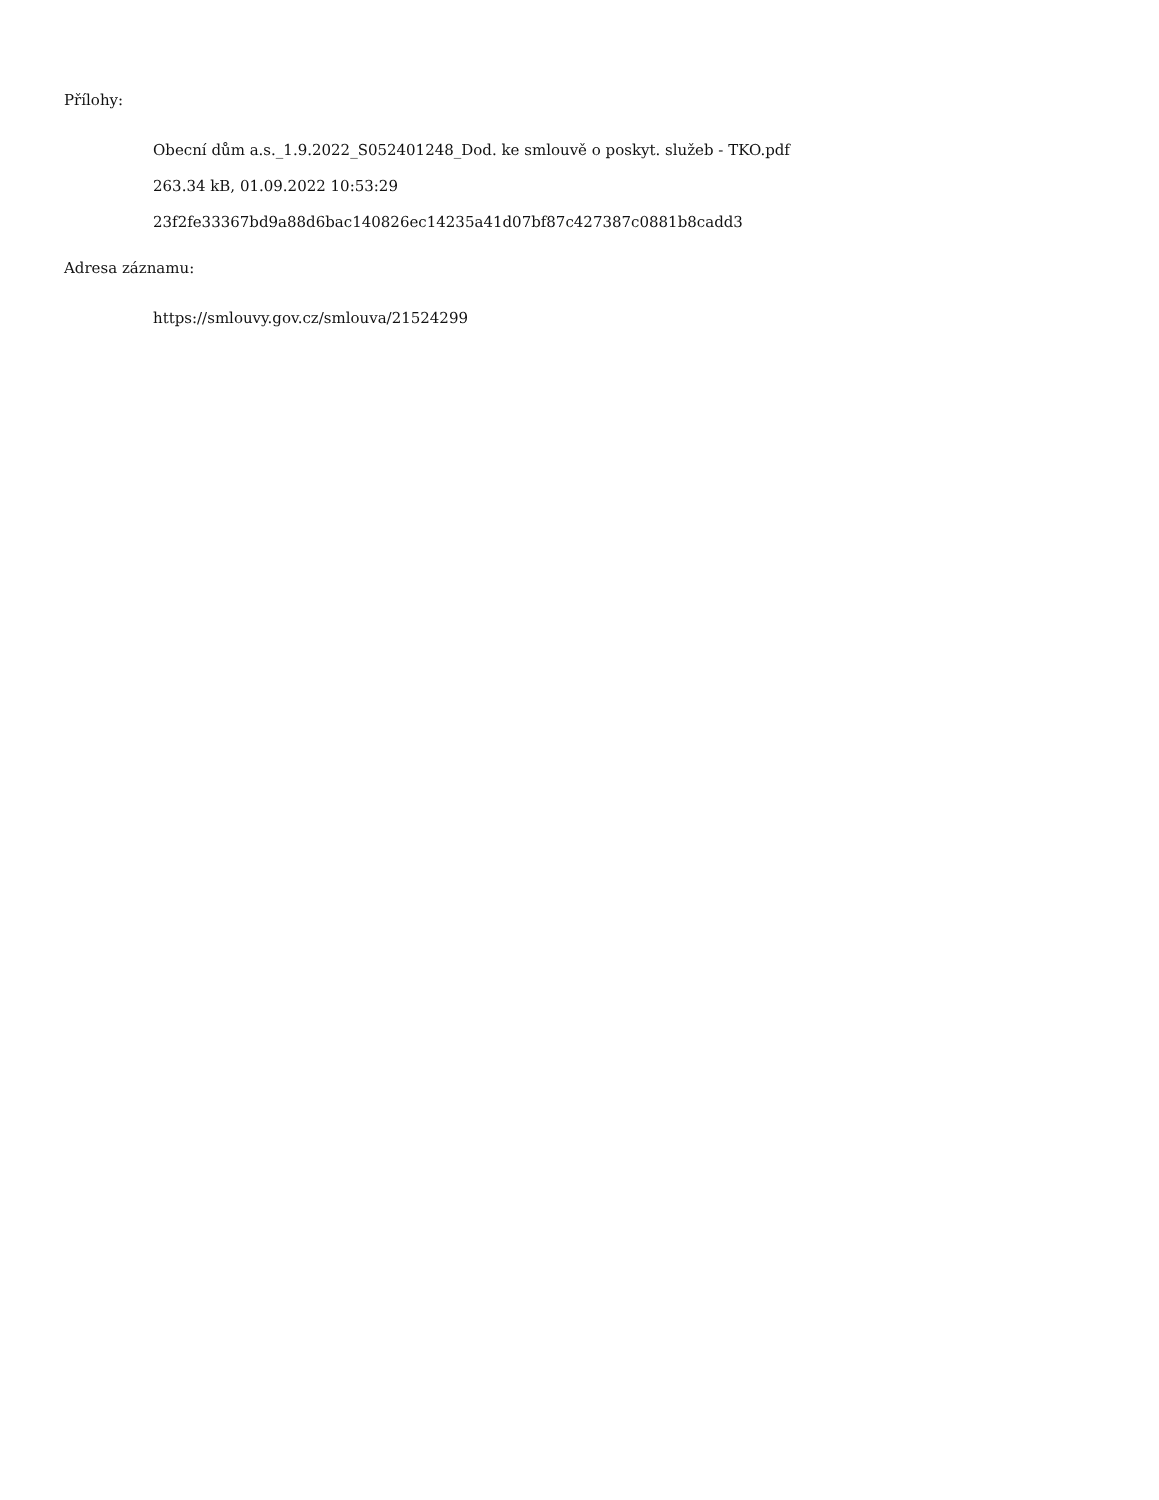Přílohy:
Obecní dům a.s._1.9.2022_S052401248_Dod. ke smlouvě o poskyt. služeb - TKO.pdf
263.34 kB, 01.09.2022 10:53:29
23f2fe33367bd9a88d6bac140826ec14235a41d07bf87c427387c0881b8cadd3
Adresa záznamu:
https://smlouvy.gov.cz/smlouva/21524299